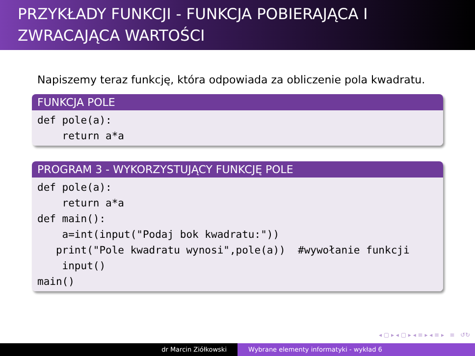PRZYKŁADY FUNKCJI - FUNKCJA POBIERAJĄCA I ZWRACAJĄCA WARTOŚCI
Napiszemy teraz funkcję, która odpowiada za obliczenie pola kwadratu.
FUNKCJA POLE
def pole(a): return a*a
PROGRAM 3 - WYKORZYSTUJĄCY FUNKCJĘ POLE
def pole(a): return a*a def main(): a=int(input("Podaj bok kwadratu:")) print("Pole kwadratu wynosi",pole(a)) #wywołanie funkcji input() main()
◂ ▢ ▸ ◂ ▢ ▸ ◂ ≡ ▸ ◂ ≡ ▸ ≡ ↺↻
dr Marcin Ziółkowski Wybrane elementy informatyki - wykład 6